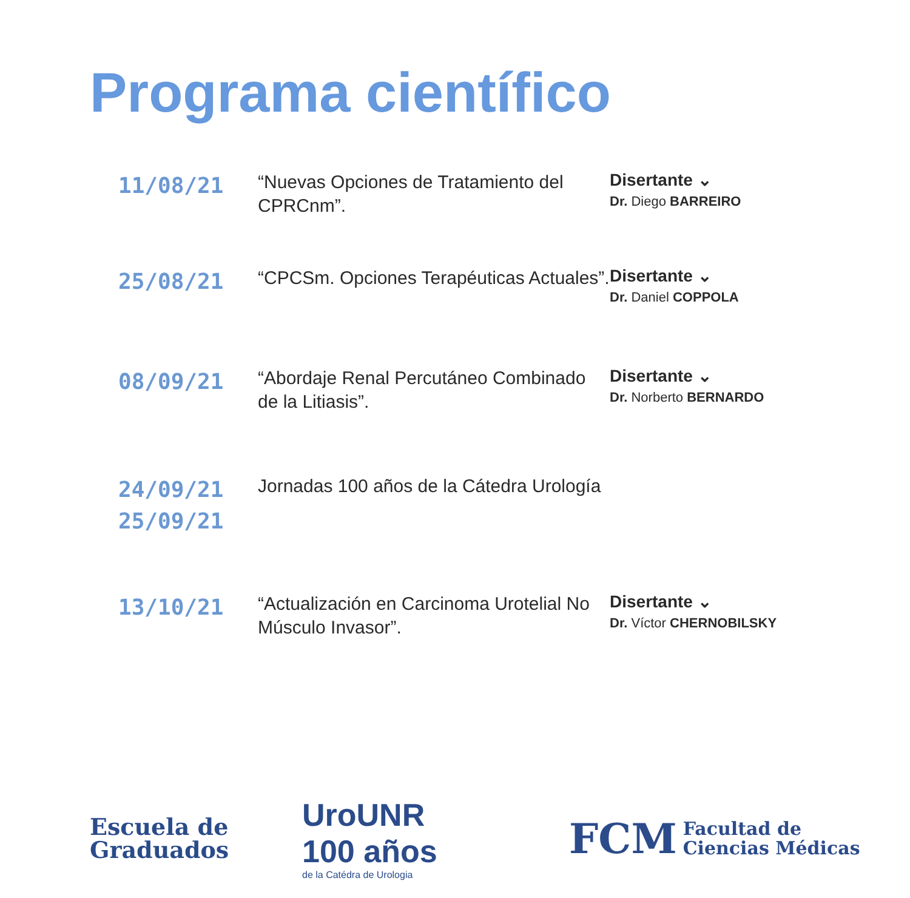Programa científico
11/08/21
“Nuevas Opciones de Tratamiento del CPRCnm”.
Disertante ⌄
Dr. Diego BARREIRO
25/08/21
“CPCSm. Opciones Terapéuticas Actuales”.
Disertante ⌄
Dr. Daniel COPPOLA
08/09/21
“Abordaje Renal Percutáneo Combinado de la Litiasis”.
Disertante ⌄
Dr. Norberto BERNARDO
24/09/21
25/09/21
Jornadas 100 años de la Cátedra Urología
13/10/21
“Actualización en Carcinoma Urotelial No Músculo Invasor”.
Disertante ⌄
Dr. Víctor CHERNOBILSKY
Escuela de
Graduados
UroUNR
100 años
de la Catédra de Urologia
FCM Facultad de
Ciencias Médicas